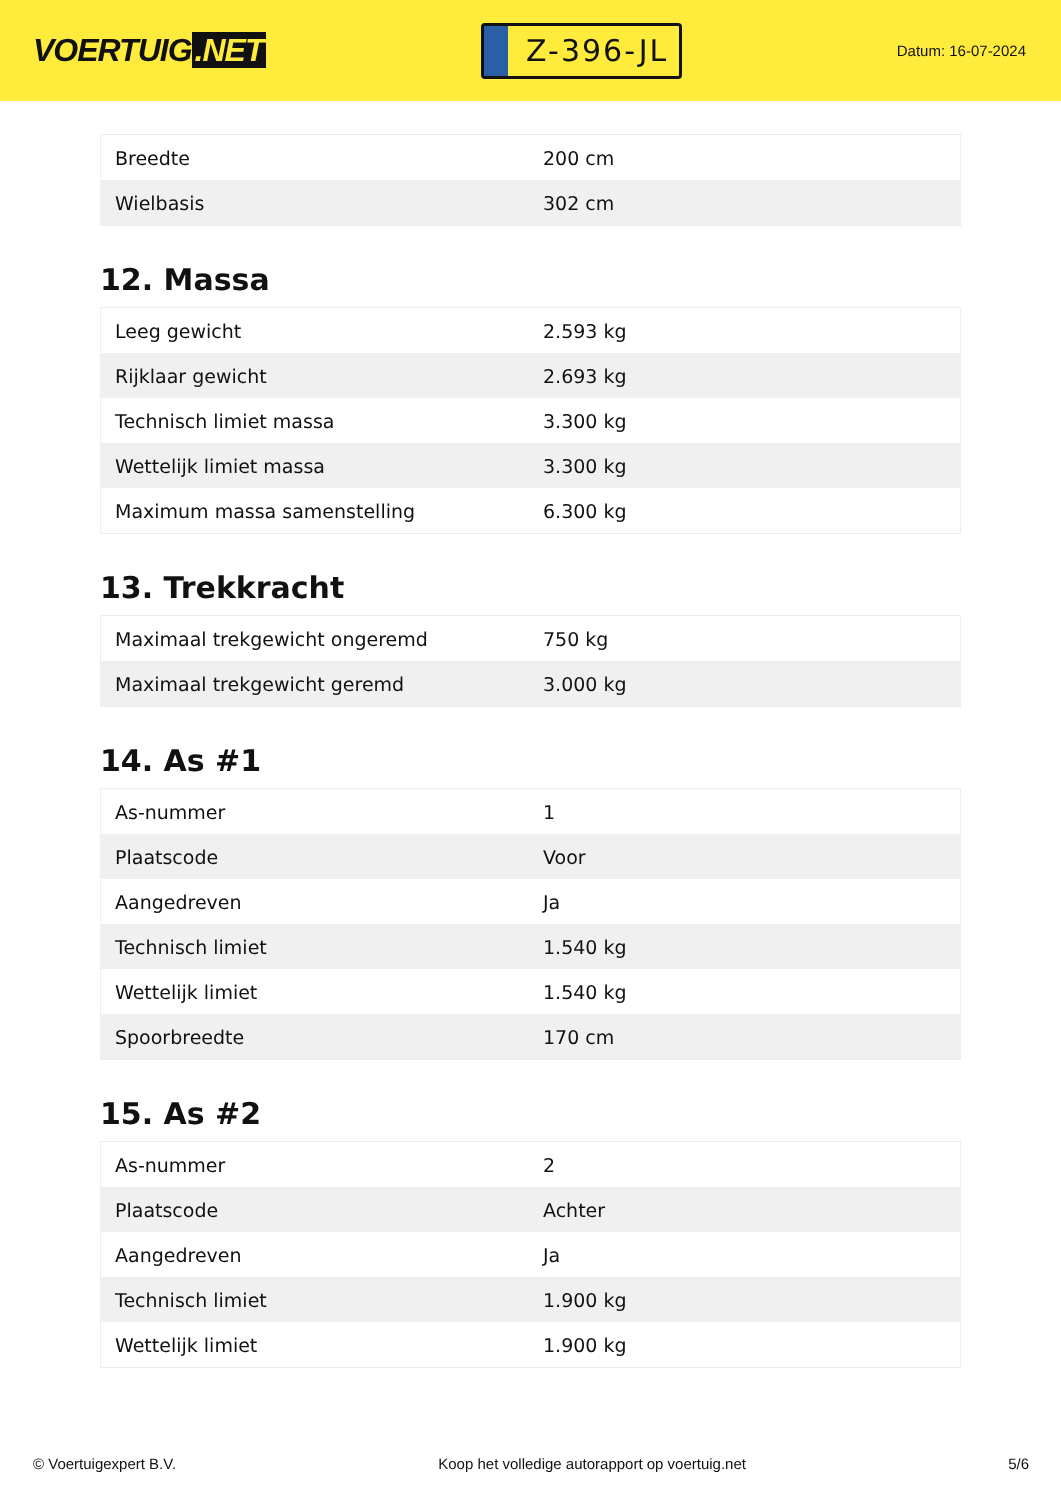VOERTUIG.NET
Z-396-JL
Datum: 16-07-2024
| Breedte | 200 cm |
| Wielbasis | 302 cm |
12. Massa
| Leeg gewicht | 2.593 kg |
| Rijklaar gewicht | 2.693 kg |
| Technisch limiet massa | 3.300 kg |
| Wettelijk limiet massa | 3.300 kg |
| Maximum massa samenstelling | 6.300 kg |
13. Trekkracht
| Maximaal trekgewicht ongeremd | 750 kg |
| Maximaal trekgewicht geremd | 3.000 kg |
14. As #1
| As-nummer | 1 |
| Plaatscode | Voor |
| Aangedreven | Ja |
| Technisch limiet | 1.540 kg |
| Wettelijk limiet | 1.540 kg |
| Spoorbreedte | 170 cm |
15. As #2
| As-nummer | 2 |
| Plaatscode | Achter |
| Aangedreven | Ja |
| Technisch limiet | 1.900 kg |
| Wettelijk limiet | 1.900 kg |
© Voertuigexpert B.V. Koop het volledige autorapport op voertuig.net 5/6